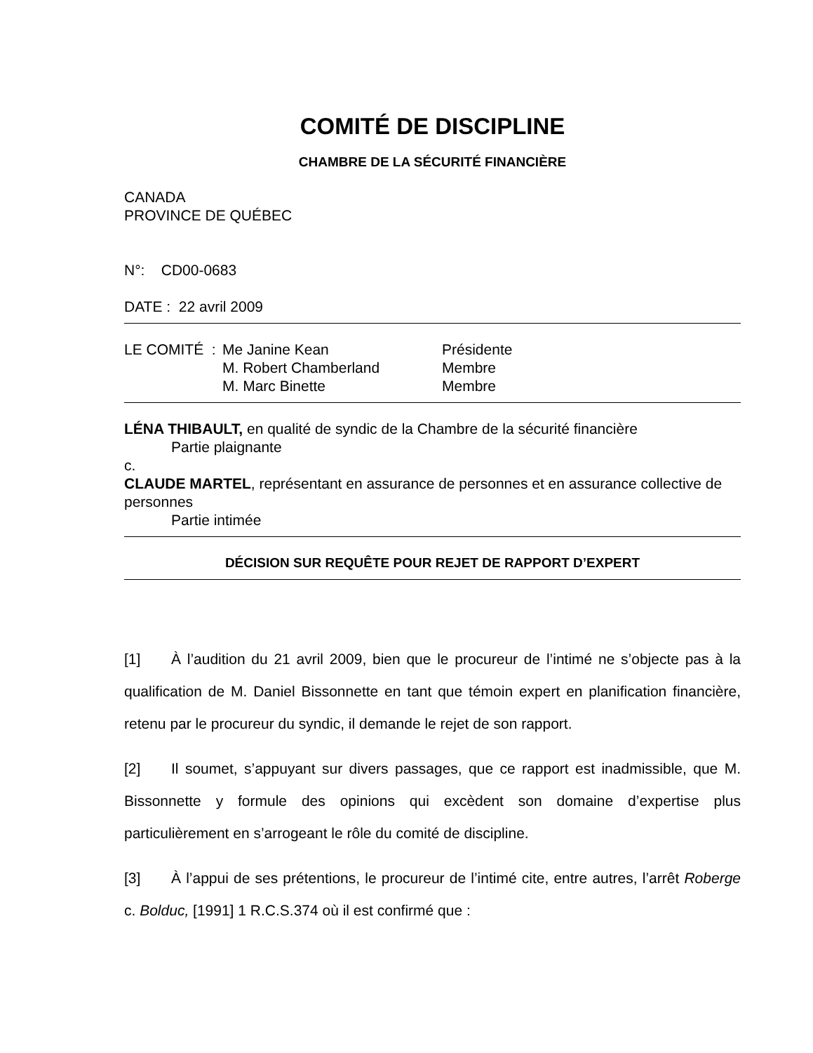COMITÉ DE DISCIPLINE
CHAMBRE DE LA SÉCURITÉ FINANCIÈRE
CANADA
PROVINCE DE QUÉBEC
N°: CD00-0683
DATE : 22 avril 2009
| LE COMITÉ : | Me Janine Kean M. Robert Chamberland M. Marc Binette | Présidente Membre Membre |
LÉNA THIBAULT, en qualité de syndic de la Chambre de la sécurité financière
Partie plaignante
c.
CLAUDE MARTEL, représentant en assurance de personnes et en assurance collective de personnes
Partie intimée
DÉCISION SUR REQUÊTE POUR REJET DE RAPPORT D’EXPERT
[1] À l’audition du 21 avril 2009, bien que le procureur de l’intimé ne s’objecte pas à la qualification de M. Daniel Bissonnette en tant que témoin expert en planification financière, retenu par le procureur du syndic, il demande le rejet de son rapport.
[2] Il soumet, s’appuyant sur divers passages, que ce rapport est inadmissible, que M. Bissonnette y formule des opinions qui excèdent son domaine d’expertise plus particulièrement en s’arrogeant le rôle du comité de discipline.
[3] À l’appui de ses prétentions, le procureur de l’intimé cite, entre autres, l’arrêt Roberge c. Bolduc, [1991] 1 R.C.S.374 où il est confirmé que :